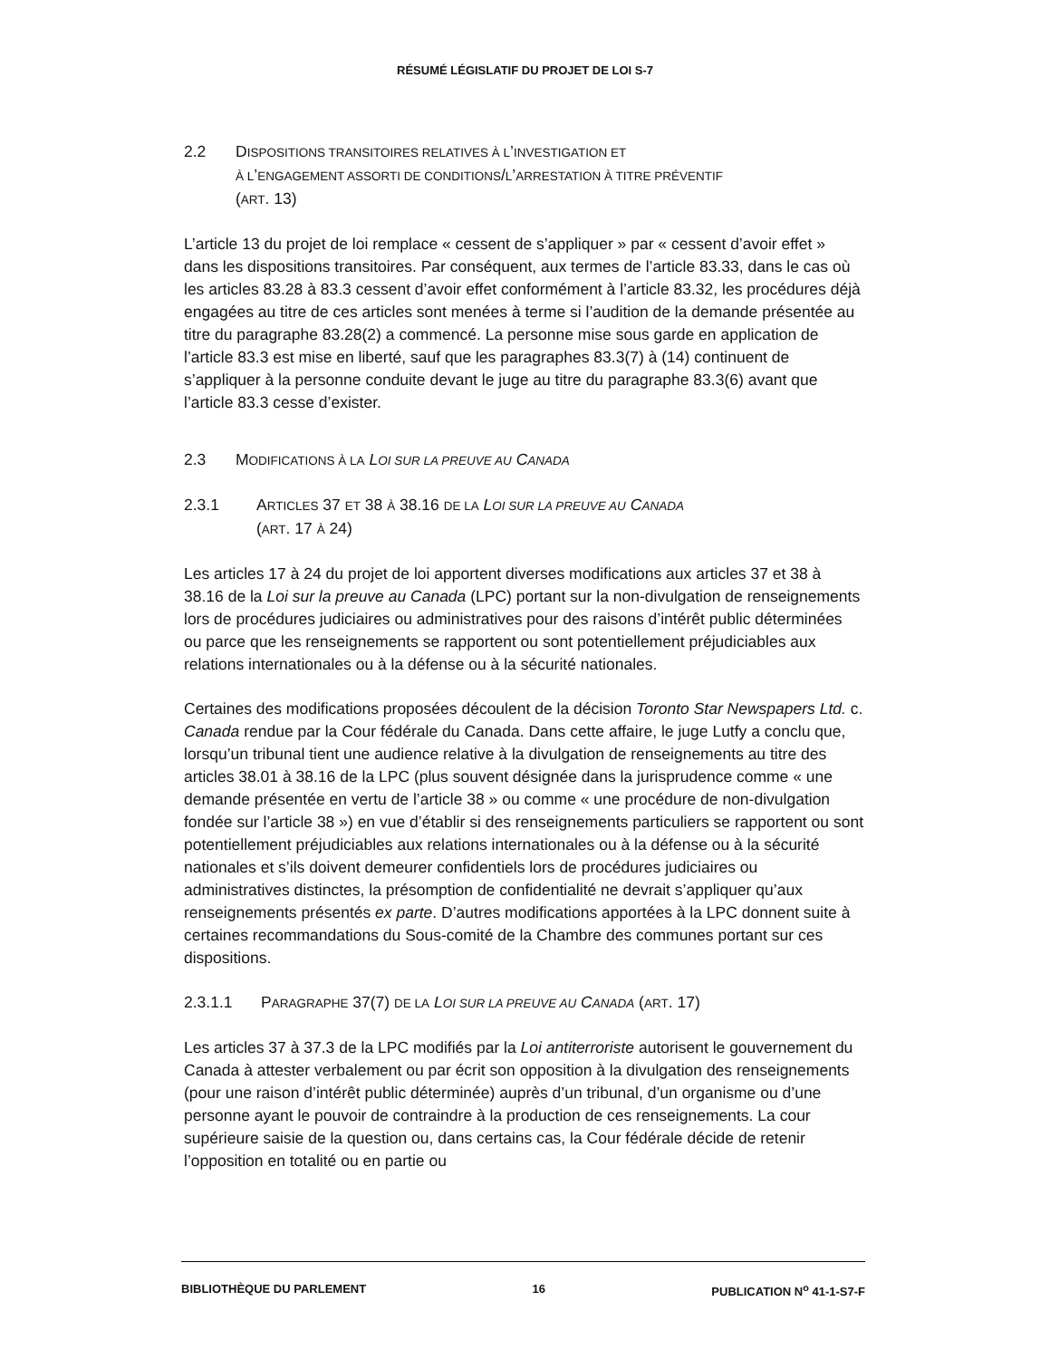RÉSUMÉ LÉGISLATIF DU PROJET DE LOI S-7
2.2 DISPOSITIONS TRANSITOIRES RELATIVES À L’INVESTIGATION ET
À L’ENGAGEMENT ASSORTI DE CONDITIONS/L’ARRESTATION À TITRE PRÉVENTIF
(ART. 13)
L’article 13 du projet de loi remplace « cessent de s’appliquer » par « cessent d’avoir effet » dans les dispositions transitoires. Par conséquent, aux termes de l’article 83.33, dans le cas où les articles 83.28 à 83.3 cessent d’avoir effet conformément à l’article 83.32, les procédures déjà engagées au titre de ces articles sont menées à terme si l’audition de la demande présentée au titre du paragraphe 83.28(2) a commencé. La personne mise sous garde en application de l’article 83.3 est mise en liberté, sauf que les paragraphes 83.3(7) à (14) continuent de s’appliquer à la personne conduite devant le juge au titre du paragraphe 83.3(6) avant que l’article 83.3 cesse d’exister.
2.3 MODIFICATIONS À LA LOI SUR LA PREUVE AU CANADA
2.3.1 ARTICLES 37 ET 38 À 38.16 DE LA LOI SUR LA PREUVE AU CANADA
(ART. 17 À 24)
Les articles 17 à 24 du projet de loi apportent diverses modifications aux articles 37 et 38 à 38.16 de la Loi sur la preuve au Canada (LPC) portant sur la non-divulgation de renseignements lors de procédures judiciaires ou administratives pour des raisons d’intérêt public déterminées ou parce que les renseignements se rapportent ou sont potentiellement préjudiciables aux relations internationales ou à la défense ou à la sécurité nationales.
Certaines des modifications proposées découlent de la décision Toronto Star Newspapers Ltd. c. Canada rendue par la Cour fédérale du Canada. Dans cette affaire, le juge Lutfy a conclu que, lorsqu’un tribunal tient une audience relative à la divulgation de renseignements au titre des articles 38.01 à 38.16 de la LPC (plus souvent désignée dans la jurisprudence comme « une demande présentée en vertu de l’article 38 » ou comme « une procédure de non-divulgation fondée sur l’article 38 ») en vue d’établir si des renseignements particuliers se rapportent ou sont potentiellement préjudiciables aux relations internationales ou à la défense ou à la sécurité nationales et s’ils doivent demeurer confidentiels lors de procédures judiciaires ou administratives distinctes, la présomption de confidentialité ne devrait s’appliquer qu’aux renseignements présentés ex parte. D’autres modifications apportées à la LPC donnent suite à certaines recommandations du Sous-comité de la Chambre des communes portant sur ces dispositions.
2.3.1.1 PARAGRAPHE 37(7) DE LA LOI SUR LA PREUVE AU CANADA (ART. 17)
Les articles 37 à 37.3 de la LPC modifiés par la Loi antiterroriste autorisent le gouvernement du Canada à attester verbalement ou par écrit son opposition à la divulgation des renseignements (pour une raison d’intérêt public déterminée) auprès d’un tribunal, d’un organisme ou d’une personne ayant le pouvoir de contraindre à la production de ces renseignements. La cour supérieure saisie de la question ou, dans certains cas, la Cour fédérale décide de retenir l’opposition en totalité ou en partie ou
BIBLIOTHÈQUE DU PARLEMENT 16 PUBLICATION N<sup>o</sup> 41-1-S7-F